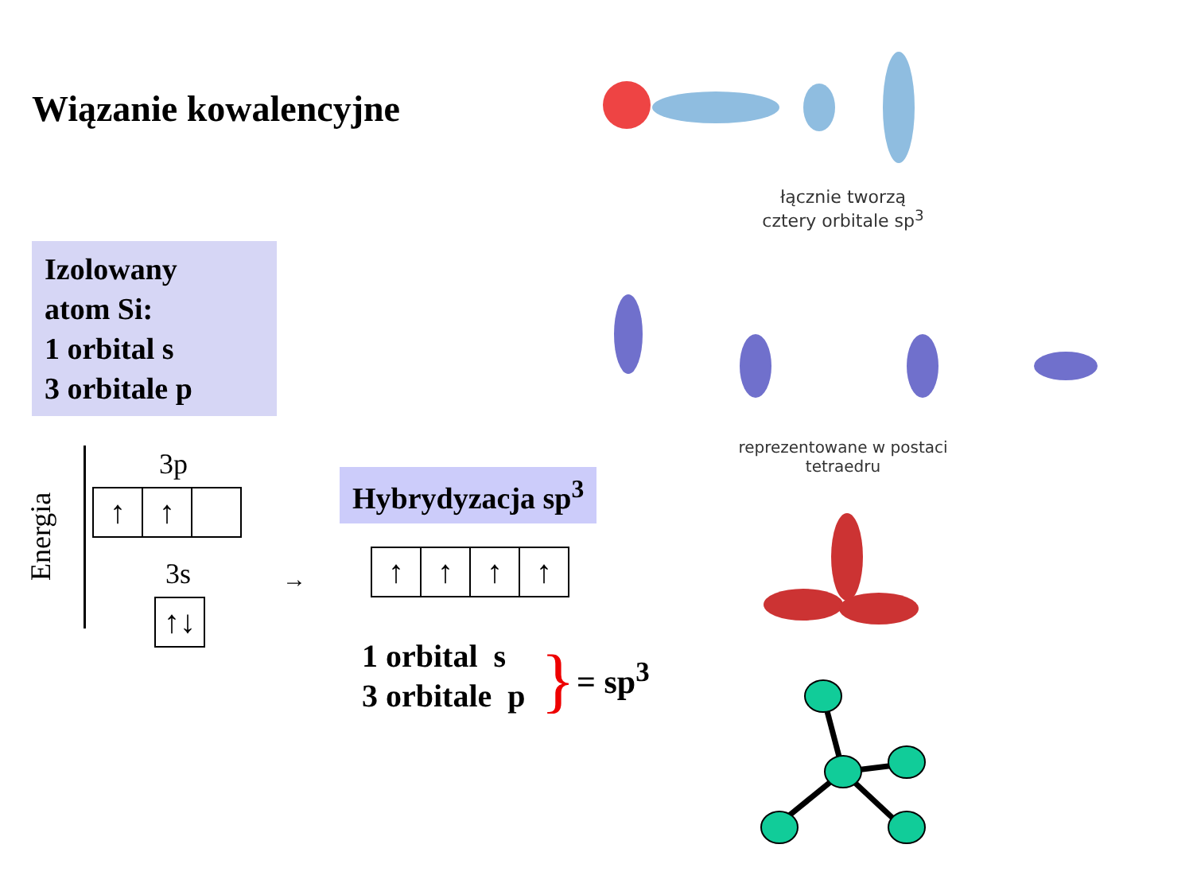Wiązanie kowalencyjne
Izolowany
atom Si:
1 orbital s
3 orbitale p
Energia
3p
↑ ↑
3s
↑↓
→
Hybrydyzacja sp<sup>3</sup>
↑ ↑ ↑ ↑
1 orbital s
3 orbitale p
} = sp<sup>3</sup>
łącznie tworzą
cztery orbitale sp<sup>3</sup>
reprezentowane w postaci
tetraedru